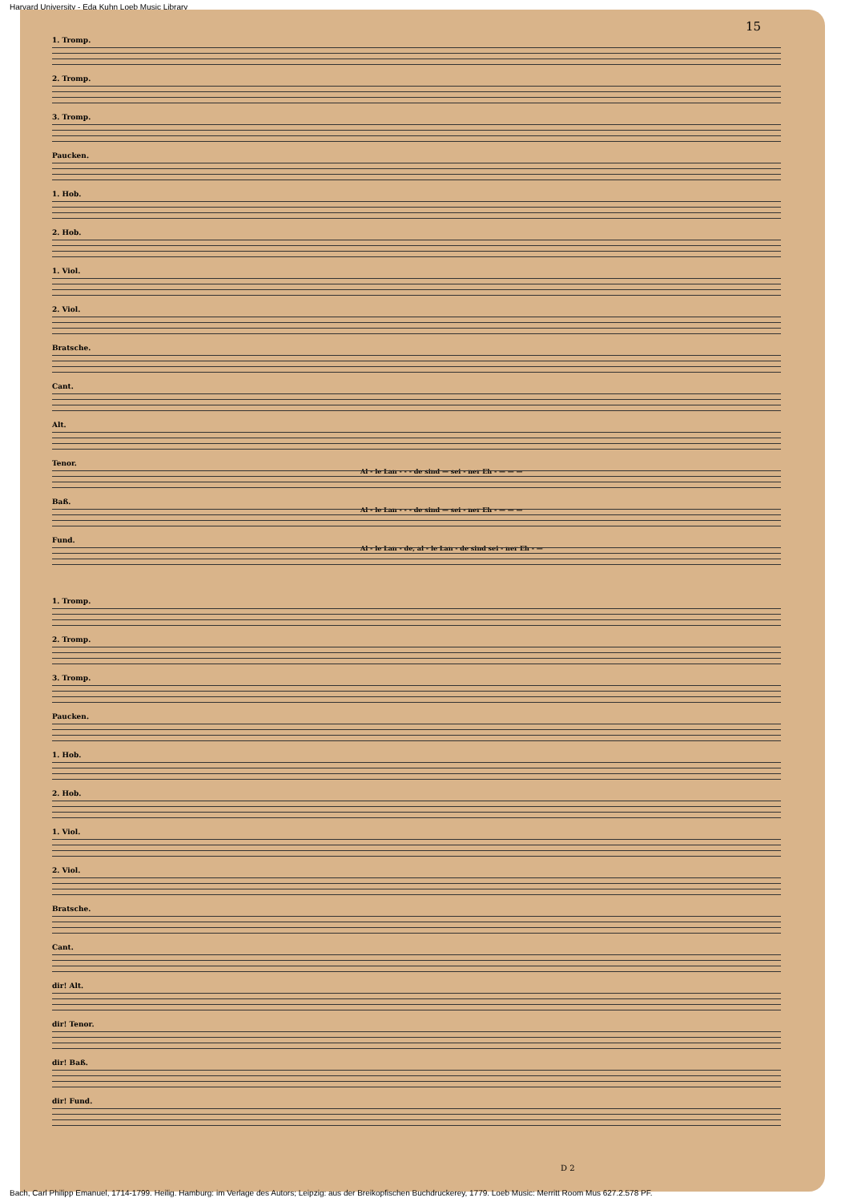Harvard University - Eda Kuhn Loeb Music Library
15
1. Tromp.
2. Tromp.
3. Tromp.
Paucken.
1. Hob.
2. Hob.
1. Viol.
2. Viol.
Bratsche.
Cant.
Alt.
Al - le Lan - - - de sind — sei - ner Eh - — — —
Tenor.
Al - le Lan - - - de sind — sei - ner Eh - — — —
Baß.
Al - le Lan - de, al - le Lan - de sind sei - ner Eh - —
Fund.
1. Tromp.
2. Tromp.
3. Tromp.
Paucken.
1. Hob.
2. Hob.
1. Viol.
2. Viol.
Bratsche.
Cant.
dir! Alt.
dir! Tenor.
dir! Baß.
dir! Fund.
D 2
Bach, Carl Philipp Emanuel, 1714-1799. Heilig. Hamburg: im Verlage des Autors; Leipzig: aus der Breikopfischen Buchdruckerey, 1779. Loeb Music: Merritt Room Mus 627.2.578 PF.